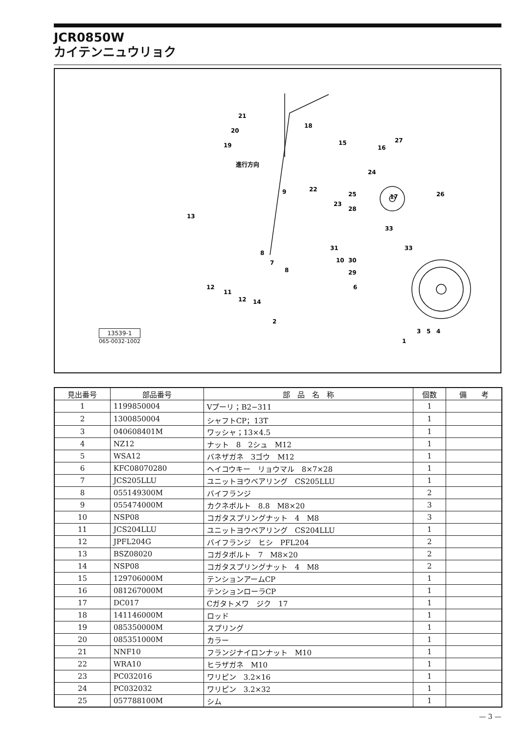JCR0850W
カイテンニュウリョク
進行方向
21
20
19
18
15
16
27
26
17
24
25
22
23
9
13
28
33
33
31
10
30
29
8
7
8
6
12
11
12
14
2
3
5
4
1
13539-1
065-0032-1002
| 見出番号 | 部品番号 | 部 品 名 称 | 個数 | 備 考 |
| --- | --- | --- | --- | --- |
| 1 | 1199850004 | Vプーリ；B2−311 | 1 | |
| 2 | 1300850004 | シャフトCP；13T | 1 | |
| 3 | 040608401M | ワッシャ；13×4.5 | 1 | |
| 4 | NZ12 | ナット 8 2シュ M12 | 1 | |
| 5 | WSA12 | バネザガネ 3ゴウ M12 | 1 | |
| 6 | KFC08070280 | ヘイコウキー リョウマル 8×7×28 | 1 | |
| 7 | JCS205LLU | ユニットヨウベアリング CS205LLU | 1 | |
| 8 | 055149300M | バイフランジ | 2 | |
| 9 | 055474000M | カクネボルト 8.8 M8×20 | 3 | |
| 10 | NSP08 | コガタスプリングナット 4 M8 | 3 | |
| 11 | JCS204LLU | ユニットヨウベアリング CS204LLU | 1 | |
| 12 | JPFL204G | バイフランジ ヒシ PFL204 | 2 | |
| 13 | BSZ08020 | コガタボルト 7 M8×20 | 2 | |
| 14 | NSP08 | コガタスプリングナット 4 M8 | 2 | |
| 15 | 129706000M | テンションアームCP | 1 | |
| 16 | 081267000M | テンションローラCP | 1 | |
| 17 | DC017 | Cガタトメワ ジク 17 | 1 | |
| 18 | 141146000M | ロッド | 1 | |
| 19 | 085350000M | スプリング | 1 | |
| 20 | 085351000M | カラー | 1 | |
| 21 | NNF10 | フランジナイロンナット M10 | 1 | |
| 22 | WRA10 | ヒラザガネ M10 | 1 | |
| 23 | PC032016 | ワリピン 3.2×16 | 1 | |
| 24 | PC032032 | ワリピン 3.2×32 | 1 | |
| 25 | 057788100M | シム | 1 | |
— 3 —